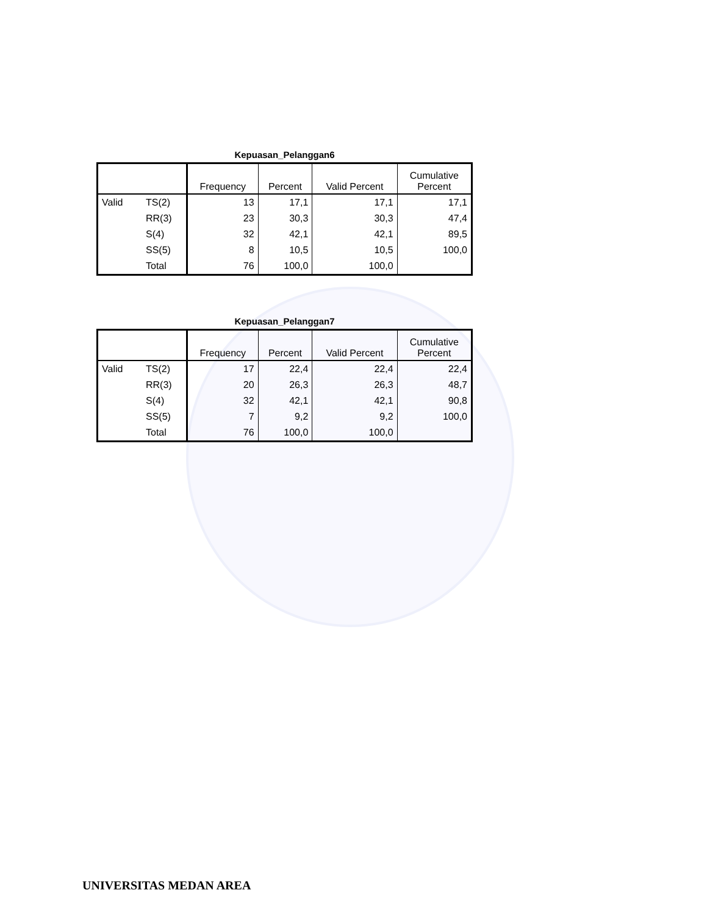Kepuasan_Pelanggan6
| | | Frequency | Percent | Valid Percent | Cumulative Percent |
| --- | --- | --- | --- | --- | --- |
| Valid | TS(2) | 13 | 17,1 | 17,1 | 17,1 |
| | RR(3) | 23 | 30,3 | 30,3 | 47,4 |
| | S(4) | 32 | 42,1 | 42,1 | 89,5 |
| | SS(5) | 8 | 10,5 | 10,5 | 100,0 |
| | Total | 76 | 100,0 | 100,0 | |
Kepuasan_Pelanggan7
| | | Frequency | Percent | Valid Percent | Cumulative Percent |
| --- | --- | --- | --- | --- | --- |
| Valid | TS(2) | 17 | 22,4 | 22,4 | 22,4 |
| | RR(3) | 20 | 26,3 | 26,3 | 48,7 |
| | S(4) | 32 | 42,1 | 42,1 | 90,8 |
| | SS(5) | 7 | 9,2 | 9,2 | 100,0 |
| | Total | 76 | 100,0 | 100,0 | |
UNIVERSITAS MEDAN AREA